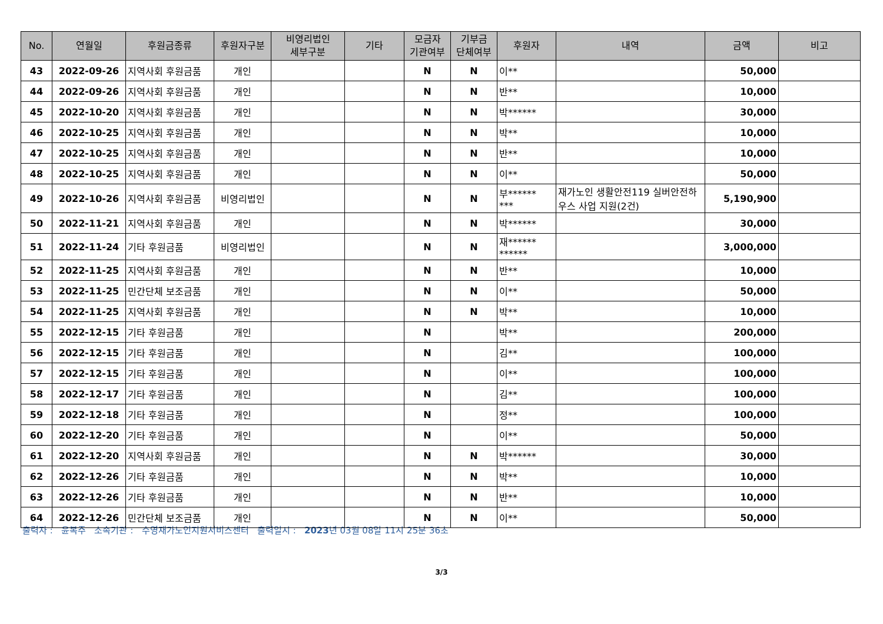| No. | 연월일 | 후원금종류 | 후원자구분 | 비영리법인 세부구분 | 기타 | 모금자 기관여부 | 기부금 단체여부 | 후원자 | 내역 | 금액 | 비고 |
| --- | --- | --- | --- | --- | --- | --- | --- | --- | --- | --- | --- |
| 43 | 2022-09-26 | 지역사회 후원금품 | 개인 | | | N | N | 이** | | 50,000 | |
| 44 | 2022-09-26 | 지역사회 후원금품 | 개인 | | | N | N | 반** | | 10,000 | |
| 45 | 2022-10-20 | 지역사회 후원금품 | 개인 | | | N | N | 박****** | | 30,000 | |
| 46 | 2022-10-25 | 지역사회 후원금품 | 개인 | | | N | N | 박** | | 10,000 | |
| 47 | 2022-10-25 | 지역사회 후원금품 | 개인 | | | N | N | 반** | | 10,000 | |
| 48 | 2022-10-25 | 지역사회 후원금품 | 개인 | | | N | N | 이** | | 50,000 | |
| 49 | 2022-10-26 | 지역사회 후원금품 | 비영리법인 | | | N | N | 부****** *** | 재가노인 생활안전119 실버안전하우스 사업 지원(2건) | 5,190,900 | |
| 50 | 2022-11-21 | 지역사회 후원금품 | 개인 | | | N | N | 박****** | | 30,000 | |
| 51 | 2022-11-24 | 기타 후원금품 | 비영리법인 | | | N | N | 재****** ****** | | 3,000,000 | |
| 52 | 2022-11-25 | 지역사회 후원금품 | 개인 | | | N | N | 반** | | 10,000 | |
| 53 | 2022-11-25 | 민간단체 보조금품 | 개인 | | | N | N | 이** | | 50,000 | |
| 54 | 2022-11-25 | 지역사회 후원금품 | 개인 | | | N | N | 박** | | 10,000 | |
| 55 | 2022-12-15 | 기타 후원금품 | 개인 | | | N | | 박** | | 200,000 | |
| 56 | 2022-12-15 | 기타 후원금품 | 개인 | | | N | | 김** | | 100,000 | |
| 57 | 2022-12-15 | 기타 후원금품 | 개인 | | | N | | 이** | | 100,000 | |
| 58 | 2022-12-17 | 기타 후원금품 | 개인 | | | N | | 김** | | 100,000 | |
| 59 | 2022-12-18 | 기타 후원금품 | 개인 | | | N | | 정** | | 100,000 | |
| 60 | 2022-12-20 | 기타 후원금품 | 개인 | | | N | | 이** | | 50,000 | |
| 61 | 2022-12-20 | 지역사회 후원금품 | 개인 | | | N | N | 박****** | | 30,000 | |
| 62 | 2022-12-26 | 기타 후원금품 | 개인 | | | N | N | 박** | | 10,000 | |
| 63 | 2022-12-26 | 기타 후원금품 | 개인 | | | N | N | 반** | | 10,000 | |
| 64 | 2022-12-26 | 민간단체 보조금품 | 개인 | | | N | N | 이** | | 50,000 | |
출력자 : 윤복주 소속기관 : 수영재가노인지원서비스센터 출력일시 : 2023년 03월 08일 11시 25분 36초
3/3